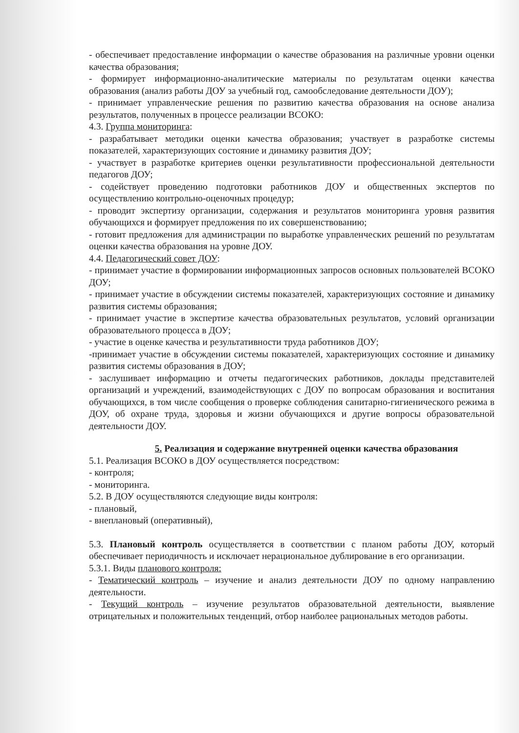- обеспечивает предоставление информации о качестве образования на различные уровни оценки качества образования;
- формирует информационно-аналитические материалы по результатам оценки качества образования (анализ работы ДОУ за учебный год, самообследование деятельности ДОУ);
- принимает управленческие решения по развитию качества образования на основе анализа результатов, полученных в процессе реализации ВСОКО:
4.3. Группа мониторинга:
- разрабатывает методики оценки качества образования; участвует в разработке системы показателей, характеризующих состояние и динамику развития ДОУ;
- участвует в разработке критериев оценки результативности профессиональной деятельности педагогов ДОУ;
- содействует проведению подготовки работников ДОУ и общественных экспертов по осуществлению контрольно-оценочных процедур;
- проводит экспертизу организации, содержания и результатов мониторинга уровня развития обучающихся и формирует предложения по их совершенствованию;
- готовит предложения для администрации по выработке управленческих решений по результатам оценки качества образования на уровне ДОУ.
4.4. Педагогический совет ДОУ:
- принимает участие в формировании информационных запросов основных пользователей ВСОКО ДОУ;
- принимает участие в обсуждении системы показателей, характеризующих состояние и динамику развития системы образования;
- принимает участие в экспертизе качества образовательных результатов, условий организации образовательного процесса в ДОУ;
- участие в оценке качества и результативности труда работников ДОУ;
-принимает участие в обсуждении системы показателей, характеризующих состояние и динамику развития системы образования в ДОУ;
- заслушивает информацию и отчеты педагогических работников, доклады представителей организаций и учреждений, взаимодействующих с ДОУ по вопросам образования и воспитания обучающихся, в том числе сообщения о проверке соблюдения санитарно-гигиенического режима в ДОУ, об охране труда, здоровья и жизни обучающихся и другие вопросы образовательной деятельности ДОУ.
5. Реализация и содержание внутренней оценки качества образования
5.1. Реализация ВСОКО в ДОУ осуществляется посредством:
- контроля;
- мониторинга.
5.2. В ДОУ осуществляются следующие виды контроля:
- плановый,
- внеплановый (оперативный),
5.3. Плановый контроль осуществляется в соответствии с планом работы ДОУ, который обеспечивает периодичность и исключает нерациональное дублирование в его организации.
5.3.1. Виды планового контроля:
- Тематический контроль – изучение и анализ деятельности ДОУ по одному направлению деятельности.
- Текущий контроль – изучение результатов образовательной деятельности, выявление отрицательных и положительных тенденций, отбор наиболее рациональных методов работы.